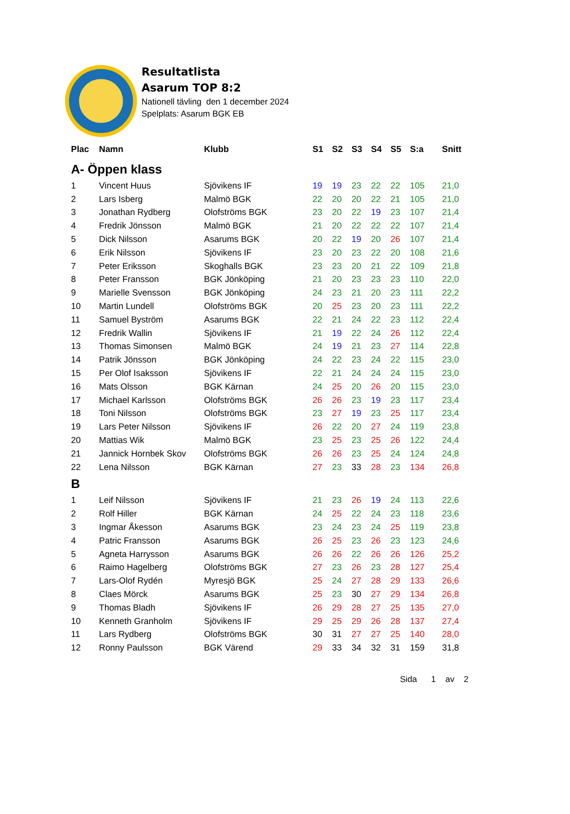Resultatlista
Asarum TOP 8:2
Nationell tävling den 1 december 2024
Spelplats: Asarum BGK EB
| Plac | Namn | Klubb | S1 | S2 | S3 | S4 | S5 | S:a | Snitt |
| --- | --- | --- | --- | --- | --- | --- | --- | --- | --- |
| A- Öppen klass | | | | | | | | | |
| 1 | Vincent Huus | Sjövikens IF | 19 | 19 | 23 | 22 | 22 | 105 | 21,0 |
| 2 | Lars Isberg | Malmö BGK | 22 | 20 | 20 | 22 | 21 | 105 | 21,0 |
| 3 | Jonathan Rydberg | Olofströms BGK | 23 | 20 | 22 | 19 | 23 | 107 | 21,4 |
| 4 | Fredrik Jönsson | Malmö BGK | 21 | 20 | 22 | 22 | 22 | 107 | 21,4 |
| 5 | Dick Nilsson | Asarums BGK | 20 | 22 | 19 | 20 | 26 | 107 | 21,4 |
| 6 | Erik Nilsson | Sjövikens IF | 23 | 20 | 23 | 22 | 20 | 108 | 21,6 |
| 7 | Peter Eriksson | Skoghalls BGK | 23 | 23 | 20 | 21 | 22 | 109 | 21,8 |
| 8 | Peter Fransson | BGK Jönköping | 21 | 20 | 23 | 23 | 23 | 110 | 22,0 |
| 9 | Marielle Svensson | BGK Jönköping | 24 | 23 | 21 | 20 | 23 | 111 | 22,2 |
| 10 | Martin Lundell | Olofströms BGK | 20 | 25 | 23 | 20 | 23 | 111 | 22,2 |
| 11 | Samuel Byström | Asarums BGK | 22 | 21 | 24 | 22 | 23 | 112 | 22,4 |
| 12 | Fredrik Wallin | Sjövikens IF | 21 | 19 | 22 | 24 | 26 | 112 | 22,4 |
| 13 | Thomas Simonsen | Malmö BGK | 24 | 19 | 21 | 23 | 27 | 114 | 22,8 |
| 14 | Patrik Jönsson | BGK Jönköping | 24 | 22 | 23 | 24 | 22 | 115 | 23,0 |
| 15 | Per Olof Isaksson | Sjövikens IF | 22 | 21 | 24 | 24 | 24 | 115 | 23,0 |
| 16 | Mats Olsson | BGK Kärnan | 24 | 25 | 20 | 26 | 20 | 115 | 23,0 |
| 17 | Michael Karlsson | Olofströms BGK | 26 | 26 | 23 | 19 | 23 | 117 | 23,4 |
| 18 | Toni Nilsson | Olofströms BGK | 23 | 27 | 19 | 23 | 25 | 117 | 23,4 |
| 19 | Lars Peter Nilsson | Sjövikens IF | 26 | 22 | 20 | 27 | 24 | 119 | 23,8 |
| 20 | Mattias Wik | Malmö BGK | 23 | 25 | 23 | 25 | 26 | 122 | 24,4 |
| 21 | Jannick Hornbek Skov | Olofströms BGK | 26 | 26 | 23 | 25 | 24 | 124 | 24,8 |
| 22 | Lena Nilsson | BGK Kärnan | 27 | 23 | 33 | 28 | 23 | 134 | 26,8 |
| B | | | | | | | | | |
| 1 | Leif Nilsson | Sjövikens IF | 21 | 23 | 26 | 19 | 24 | 113 | 22,6 |
| 2 | Rolf Hiller | BGK Kärnan | 24 | 25 | 22 | 24 | 23 | 118 | 23,6 |
| 3 | Ingmar Åkesson | Asarums BGK | 23 | 24 | 23 | 24 | 25 | 119 | 23,8 |
| 4 | Patric Fransson | Asarums BGK | 26 | 25 | 23 | 26 | 23 | 123 | 24,6 |
| 5 | Agneta Harrysson | Asarums BGK | 26 | 26 | 22 | 26 | 26 | 126 | 25,2 |
| 6 | Raimo Hagelberg | Olofströms BGK | 27 | 23 | 26 | 23 | 28 | 127 | 25,4 |
| 7 | Lars-Olof Rydén | Myresjö BGK | 25 | 24 | 27 | 28 | 29 | 133 | 26,6 |
| 8 | Claes Mörck | Asarums BGK | 25 | 23 | 30 | 27 | 29 | 134 | 26,8 |
| 9 | Thomas Bladh | Sjövikens IF | 26 | 29 | 28 | 27 | 25 | 135 | 27,0 |
| 10 | Kenneth Granholm | Sjövikens IF | 29 | 25 | 29 | 26 | 28 | 137 | 27,4 |
| 11 | Lars Rydberg | Olofströms BGK | 30 | 31 | 27 | 27 | 25 | 140 | 28,0 |
| 12 | Ronny Paulsson | BGK Värend | 29 | 33 | 34 | 32 | 31 | 159 | 31,8 |
Sida 1 av 2